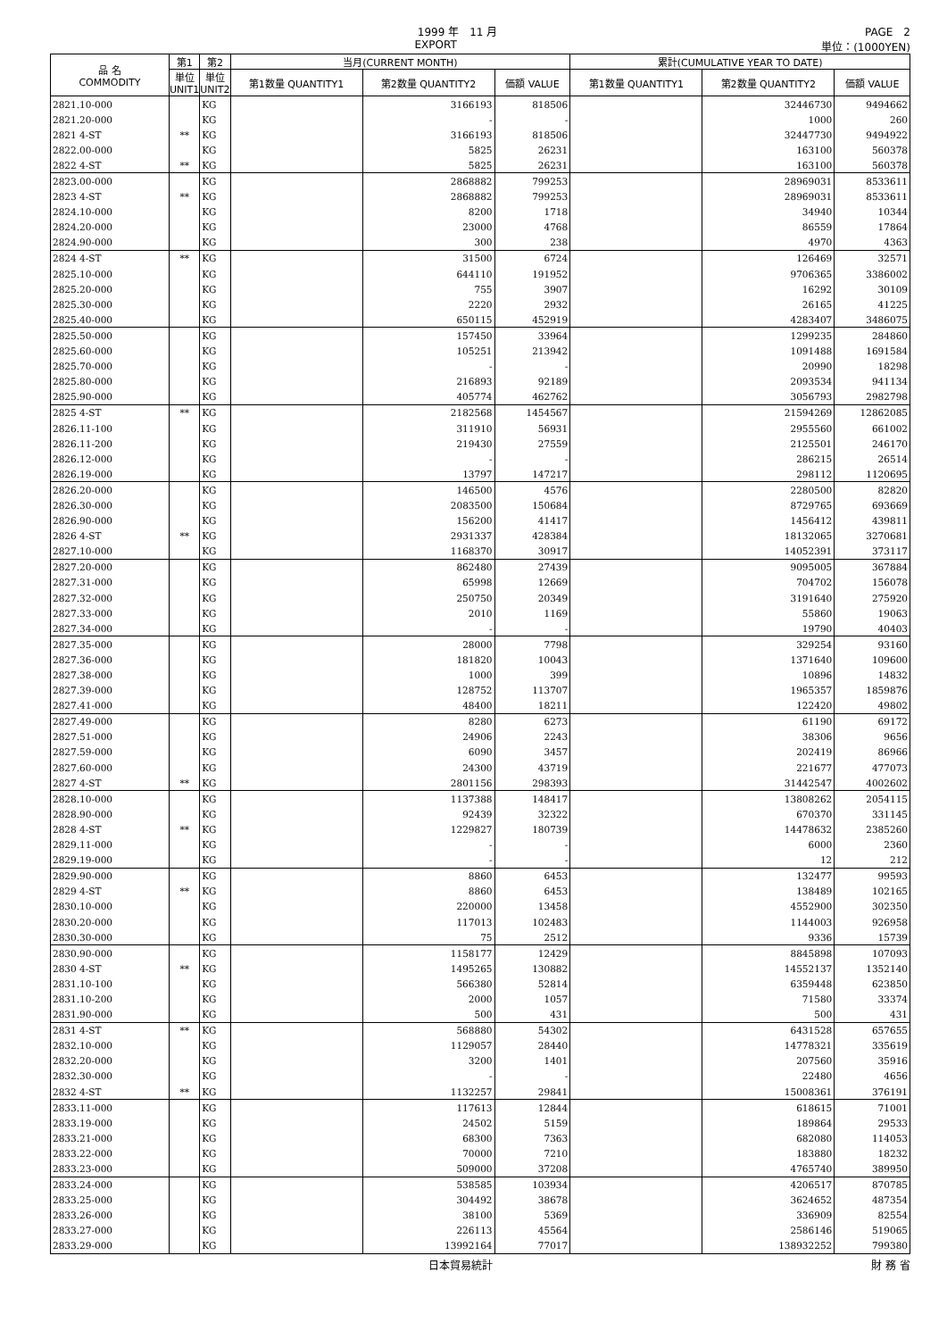1999 年　11 月 PAGE　2
EXPORT 単位：(1000YEN)
| 品 名 COMMODITY | 第1 | 第2 | 当月(CURRENT MONTH) | | | 累計(CUMULATIVE YEAR TO DATE) | | |
| --- | --- | --- | --- | --- | --- | --- | --- | --- |
| | 単位 UNIT1 | 単位 UNIT2 | 第1数量 QUANTITY1 | 第2数量 QUANTITY2 | 価額 VALUE | 第1数量 QUANTITY1 | 第2数量 QUANTITY2 | 価額 VALUE |
| 2821.10-000 | | KG | | 3166193 | 818506 | | 32446730 | 9494662 |
| 2821.20-000 | | KG | | - | - | | 1000 | 260 |
| 2821 4-ST | ** | KG | | 3166193 | 818506 | | 32447730 | 9494922 |
| 2822.00-000 | | KG | | 5825 | 26231 | | 163100 | 560378 |
| 2822 4-ST | ** | KG | | 5825 | 26231 | | 163100 | 560378 |
| 2823.00-000 | | KG | | 2868882 | 799253 | | 28969031 | 8533611 |
| 2823 4-ST | ** | KG | | 2868882 | 799253 | | 28969031 | 8533611 |
| 2824.10-000 | | KG | | 8200 | 1718 | | 34940 | 10344 |
| 2824.20-000 | | KG | | 23000 | 4768 | | 86559 | 17864 |
| 2824.90-000 | | KG | | 300 | 238 | | 4970 | 4363 |
| 2824 4-ST | ** | KG | | 31500 | 6724 | | 126469 | 32571 |
| 2825.10-000 | | KG | | 644110 | 191952 | | 9706365 | 3386002 |
| 2825.20-000 | | KG | | 755 | 3907 | | 16292 | 30109 |
| 2825.30-000 | | KG | | 2220 | 2932 | | 26165 | 41225 |
| 2825.40-000 | | KG | | 650115 | 452919 | | 4283407 | 3486075 |
| 2825.50-000 | | KG | | 157450 | 33964 | | 1299235 | 284860 |
| 2825.60-000 | | KG | | 105251 | 213942 | | 1091488 | 1691584 |
| 2825.70-000 | | KG | | - | - | | 20990 | 18298 |
| 2825.80-000 | | KG | | 216893 | 92189 | | 2093534 | 941134 |
| 2825.90-000 | | KG | | 405774 | 462762 | | 3056793 | 2982798 |
| 2825 4-ST | ** | KG | | 2182568 | 1454567 | | 21594269 | 12862085 |
| 2826.11-100 | | KG | | 311910 | 56931 | | 2955560 | 661002 |
| 2826.11-200 | | KG | | 219430 | 27559 | | 2125501 | 246170 |
| 2826.12-000 | | KG | | - | - | | 286215 | 26514 |
| 2826.19-000 | | KG | | 13797 | 147217 | | 298112 | 1120695 |
| 2826.20-000 | | KG | | 146500 | 4576 | | 2280500 | 82820 |
| 2826.30-000 | | KG | | 2083500 | 150684 | | 8729765 | 693669 |
| 2826.90-000 | | KG | | 156200 | 41417 | | 1456412 | 439811 |
| 2826 4-ST | ** | KG | | 2931337 | 428384 | | 18132065 | 3270681 |
| 2827.10-000 | | KG | | 1168370 | 30917 | | 14052391 | 373117 |
| 2827.20-000 | | KG | | 862480 | 27439 | | 9095005 | 367884 |
| 2827.31-000 | | KG | | 65998 | 12669 | | 704702 | 156078 |
| 2827.32-000 | | KG | | 250750 | 20349 | | 3191640 | 275920 |
| 2827.33-000 | | KG | | 2010 | 1169 | | 55860 | 19063 |
| 2827.34-000 | | KG | | - | - | | 19790 | 40403 |
| 2827.35-000 | | KG | | 28000 | 7798 | | 329254 | 93160 |
| 2827.36-000 | | KG | | 181820 | 10043 | | 1371640 | 109600 |
| 2827.38-000 | | KG | | 1000 | 399 | | 10896 | 14832 |
| 2827.39-000 | | KG | | 128752 | 113707 | | 1965357 | 1859876 |
| 2827.41-000 | | KG | | 48400 | 18211 | | 122420 | 49802 |
| 2827.49-000 | | KG | | 8280 | 6273 | | 61190 | 69172 |
| 2827.51-000 | | KG | | 24906 | 2243 | | 38306 | 9656 |
| 2827.59-000 | | KG | | 6090 | 3457 | | 202419 | 86966 |
| 2827.60-000 | | KG | | 24300 | 43719 | | 221677 | 477073 |
| 2827 4-ST | ** | KG | | 2801156 | 298393 | | 31442547 | 4002602 |
| 2828.10-000 | | KG | | 1137388 | 148417 | | 13808262 | 2054115 |
| 2828.90-000 | | KG | | 92439 | 32322 | | 670370 | 331145 |
| 2828 4-ST | ** | KG | | 1229827 | 180739 | | 14478632 | 2385260 |
| 2829.11-000 | | KG | | - | - | | 6000 | 2360 |
| 2829.19-000 | | KG | | - | - | | 12 | 212 |
| 2829.90-000 | | KG | | 8860 | 6453 | | 132477 | 99593 |
| 2829 4-ST | ** | KG | | 8860 | 6453 | | 138489 | 102165 |
| 2830.10-000 | | KG | | 220000 | 13458 | | 4552900 | 302350 |
| 2830.20-000 | | KG | | 117013 | 102483 | | 1144003 | 926958 |
| 2830.30-000 | | KG | | 75 | 2512 | | 9336 | 15739 |
| 2830.90-000 | | KG | | 1158177 | 12429 | | 8845898 | 107093 |
| 2830 4-ST | ** | KG | | 1495265 | 130882 | | 14552137 | 1352140 |
| 2831.10-100 | | KG | | 566380 | 52814 | | 6359448 | 623850 |
| 2831.10-200 | | KG | | 2000 | 1057 | | 71580 | 33374 |
| 2831.90-000 | | KG | | 500 | 431 | | 500 | 431 |
| 2831 4-ST | ** | KG | | 568880 | 54302 | | 6431528 | 657655 |
| 2832.10-000 | | KG | | 1129057 | 28440 | | 14778321 | 335619 |
| 2832.20-000 | | KG | | 3200 | 1401 | | 207560 | 35916 |
| 2832.30-000 | | KG | | - | - | | 22480 | 4656 |
| 2832 4-ST | ** | KG | | 1132257 | 29841 | | 15008361 | 376191 |
| 2833.11-000 | | KG | | 117613 | 12844 | | 618615 | 71001 |
| 2833.19-000 | | KG | | 24502 | 5159 | | 189864 | 29533 |
| 2833.21-000 | | KG | | 68300 | 7363 | | 682080 | 114053 |
| 2833.22-000 | | KG | | 70000 | 7210 | | 183880 | 18232 |
| 2833.23-000 | | KG | | 509000 | 37208 | | 4765740 | 389950 |
| 2833.24-000 | | KG | | 538585 | 103934 | | 4206517 | 870785 |
| 2833.25-000 | | KG | | 304492 | 38678 | | 3624652 | 487354 |
| 2833.26-000 | | KG | | 38100 | 5369 | | 336909 | 82554 |
| 2833.27-000 | | KG | | 226113 | 45564 | | 2586146 | 519065 |
| 2833.29-000 | | KG | | 13992164 | 77017 | | 138932252 | 799380 |
日本貿易統計 財 務 省